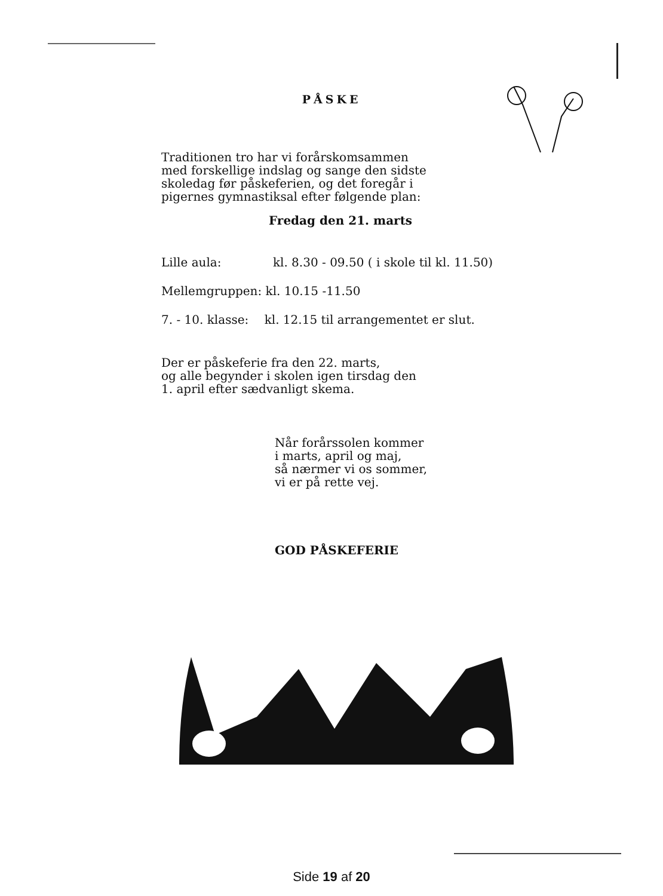PÅSKE
Traditionen tro har vi forårskomsammen
med forskellige indslag og sange den sidste
skoledag før påskeferien, og det foregår i
pigernes gymnastiksal efter følgende plan:
Fredag den 21. marts
Lille aula: kl. 8.30 - 09.50 ( i skole til kl. 11.50)
Mellemgruppen: kl. 10.15 -11.50
7. - 10. klasse: kl. 12.15 til arrangementet er slut.
Der er påskeferie fra den 22. marts,
og alle begynder i skolen igen tirsdag den
1. april efter sædvanligt skema.
Når forårssolen kommer
i marts, april og maj,
så nærmer vi os sommer,
vi er på rette vej.
GOD PÅSKEFERIE
Side 19 af 20